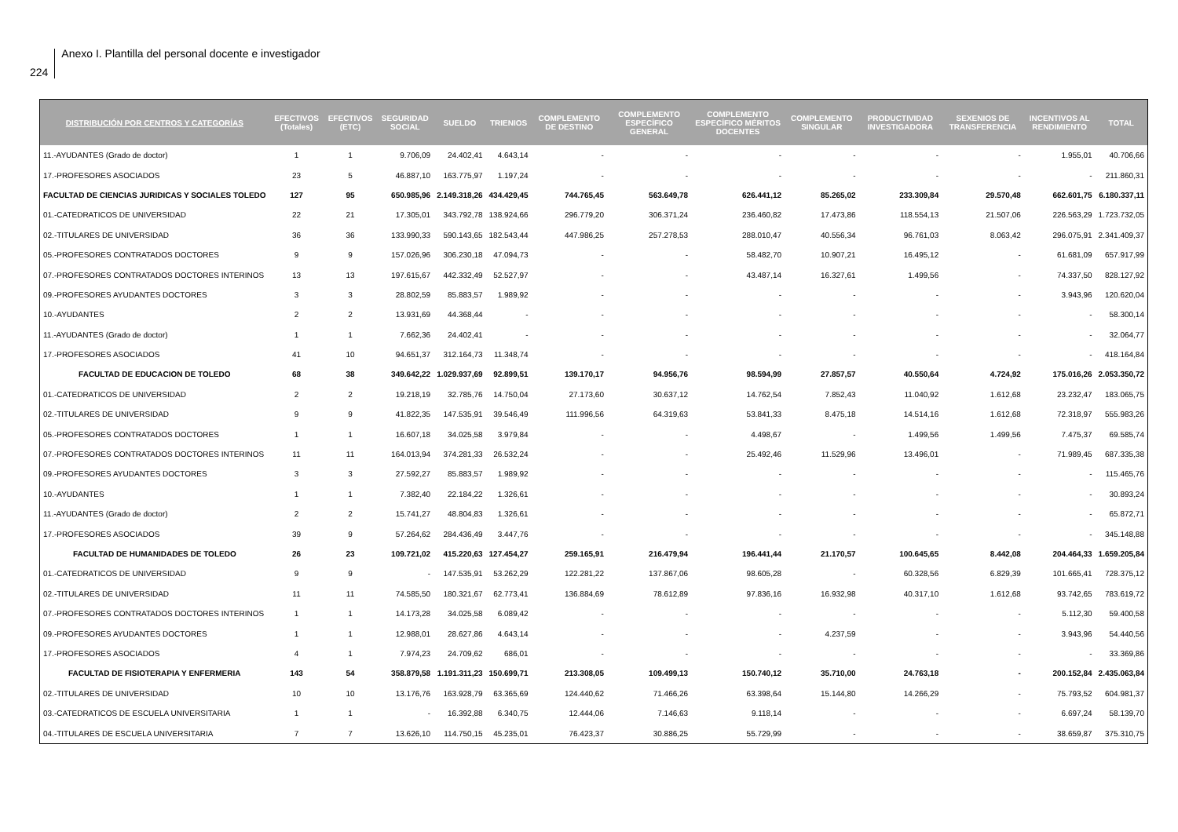224
Anexo I. Plantilla del personal docente e investigador
| DISTRIBUCIÓN POR CENTROS Y CATEGORÍAS | EFECTIVOS (Totales) | EFECTIVOS (ETC) | SEGURIDAD SOCIAL | SUELDO | TRIENIOS | COMPLEMENTO DE DESTINO | COMPLEMENTO ESPECÍFICO GENERAL | COMPLEMENTO ESPECÍFICO MÉRITOS DOCENTES | COMPLEMENTO SINGULAR | PRODUCTIVIDAD INVESTIGADORA | SEXENIOS DE TRANSFERENCIA | INCENTIVOS AL RENDIMIENTO | TOTAL |
| --- | --- | --- | --- | --- | --- | --- | --- | --- | --- | --- | --- | --- | --- |
| 11.-AYUDANTES (Grado de doctor) | 1 | 1 | 9.706,09 | 24.402,41 | 4.643,14 | - | - | - | - | - | - | 1.955,01 | 40.706,66 |
| 17.-PROFESORES ASOCIADOS | 23 | 5 | 46.887,10 | 163.775,97 | 1.197,24 | - | - | - | - | - | - | - | 211.860,31 |
| FACULTAD DE CIENCIAS JURIDICAS Y SOCIALES TOLEDO | 127 | 95 | 650.985,96 | 2.149.318,26 | 434.429,45 | 744.765,45 | 563.649,78 | 626.441,12 | 85.265,02 | 233.309,84 | 29.570,48 | 662.601,75 | 6.180.337,11 |
| 01.-CATEDRATICOS DE UNIVERSIDAD | 22 | 21 | 17.305,01 | 343.792,78 | 138.924,66 | 296.779,20 | 306.371,24 | 236.460,82 | 17.473,86 | 118.554,13 | 21.507,06 | 226.563,29 | 1.723.732,05 |
| 02.-TITULARES DE UNIVERSIDAD | 36 | 36 | 133.990,33 | 590.143,65 | 182.543,44 | 447.986,25 | 257.278,53 | 288.010,47 | 40.556,34 | 96.761,03 | 8.063,42 | 296.075,91 | 2.341.409,37 |
| 05.-PROFESORES CONTRATADOS DOCTORES | 9 | 9 | 157.026,96 | 306.230,18 | 47.094,73 | - | - | 58.482,70 | 10.907,21 | 16.495,12 | - | 61.681,09 | 657.917,99 |
| 07.-PROFESORES CONTRATADOS DOCTORES INTERINOS | 13 | 13 | 197.615,67 | 442.332,49 | 52.527,97 | - | - | 43.487,14 | 16.327,61 | 1.499,56 | - | 74.337,50 | 828.127,92 |
| 09.-PROFESORES AYUDANTES DOCTORES | 3 | 3 | 28.802,59 | 85.883,57 | 1.989,92 | - | - | - | - | - | - | 3.943,96 | 120.620,04 |
| 10.-AYUDANTES | 2 | 2 | 13.931,69 | 44.368,44 | - | - | - | - | - | - | - | - | 58.300,14 |
| 11.-AYUDANTES (Grado de doctor) | 1 | 1 | 7.662,36 | 24.402,41 | - | - | - | - | - | - | - | - | 32.064,77 |
| 17.-PROFESORES ASOCIADOS | 41 | 10 | 94.651,37 | 312.164,73 | 11.348,74 | - | - | - | - | - | - | - | 418.164,84 |
| FACULTAD DE EDUCACION DE TOLEDO | 68 | 38 | 349.642,22 | 1.029.937,69 | 92.899,51 | 139.170,17 | 94.956,76 | 98.594,99 | 27.857,57 | 40.550,64 | 4.724,92 | 175.016,26 | 2.053.350,72 |
| 01.-CATEDRATICOS DE UNIVERSIDAD | 2 | 2 | 19.218,19 | 32.785,76 | 14.750,04 | 27.173,60 | 30.637,12 | 14.762,54 | 7.852,43 | 11.040,92 | 1.612,68 | 23.232,47 | 183.065,75 |
| 02.-TITULARES DE UNIVERSIDAD | 9 | 9 | 41.822,35 | 147.535,91 | 39.546,49 | 111.996,56 | 64.319,63 | 53.841,33 | 8.475,18 | 14.514,16 | 1.612,68 | 72.318,97 | 555.983,26 |
| 05.-PROFESORES CONTRATADOS DOCTORES | 1 | 1 | 16.607,18 | 34.025,58 | 3.979,84 | - | - | 4.498,67 | - | 1.499,56 | 1.499,56 | 7.475,37 | 69.585,74 |
| 07.-PROFESORES CONTRATADOS DOCTORES INTERINOS | 11 | 11 | 164.013,94 | 374.281,33 | 26.532,24 | - | - | 25.492,46 | 11.529,96 | 13.496,01 | - | 71.989,45 | 687.335,38 |
| 09.-PROFESORES AYUDANTES DOCTORES | 3 | 3 | 27.592,27 | 85.883,57 | 1.989,92 | - | - | - | - | - | - | - | 115.465,76 |
| 10.-AYUDANTES | 1 | 1 | 7.382,40 | 22.184,22 | 1.326,61 | - | - | - | - | - | - | - | 30.893,24 |
| 11.-AYUDANTES (Grado de doctor) | 2 | 2 | 15.741,27 | 48.804,83 | 1.326,61 | - | - | - | - | - | - | - | 65.872,71 |
| 17.-PROFESORES ASOCIADOS | 39 | 9 | 57.264,62 | 284.436,49 | 3.447,76 | - | - | - | - | - | - | - | 345.148,88 |
| FACULTAD DE HUMANIDADES DE TOLEDO | 26 | 23 | 109.721,02 | 415.220,63 | 127.454,27 | 259.165,91 | 216.479,94 | 196.441,44 | 21.170,57 | 100.645,65 | 8.442,08 | 204.464,33 | 1.659.205,84 |
| 01.-CATEDRATICOS DE UNIVERSIDAD | 9 | 9 | - | 147.535,91 | 53.262,29 | 122.281,22 | 137.867,06 | 98.605,28 | - | 60.328,56 | 6.829,39 | 101.665,41 | 728.375,12 |
| 02.-TITULARES DE UNIVERSIDAD | 11 | 11 | 74.585,50 | 180.321,67 | 62.773,41 | 136.884,69 | 78.612,89 | 97.836,16 | 16.932,98 | 40.317,10 | 1.612,68 | 93.742,65 | 783.619,72 |
| 07.-PROFESORES CONTRATADOS DOCTORES INTERINOS | 1 | 1 | 14.173,28 | 34.025,58 | 6.089,42 | - | - | - | - | - | - | 5.112,30 | 59.400,58 |
| 09.-PROFESORES AYUDANTES DOCTORES | 1 | 1 | 12.988,01 | 28.627,86 | 4.643,14 | - | - | - | 4.237,59 | - | - | 3.943,96 | 54.440,56 |
| 17.-PROFESORES ASOCIADOS | 4 | 1 | 7.974,23 | 24.709,62 | 686,01 | - | - | - | - | - | - | - | 33.369,86 |
| FACULTAD DE FISIOTERAPIA Y ENFERMERIA | 143 | 54 | 358.879,58 | 1.191.311,23 | 150.699,71 | 213.308,05 | 109.499,13 | 150.740,12 | 35.710,00 | 24.763,18 | - | 200.152,84 | 2.435.063,84 |
| 02.-TITULARES DE UNIVERSIDAD | 10 | 10 | 13.176,76 | 163.928,79 | 63.365,69 | 124.440,62 | 71.466,26 | 63.398,64 | 15.144,80 | 14.266,29 | - | 75.793,52 | 604.981,37 |
| 03.-CATEDRATICOS DE ESCUELA UNIVERSITARIA | 1 | 1 | - | 16.392,88 | 6.340,75 | 12.444,06 | 7.146,63 | 9.118,14 | - | - | - | 6.697,24 | 58.139,70 |
| 04.-TITULARES DE ESCUELA UNIVERSITARIA | 7 | 7 | 13.626,10 | 114.750,15 | 45.235,01 | 76.423,37 | 30.886,25 | 55.729,99 | - | - | - | 38.659,87 | 375.310,75 |